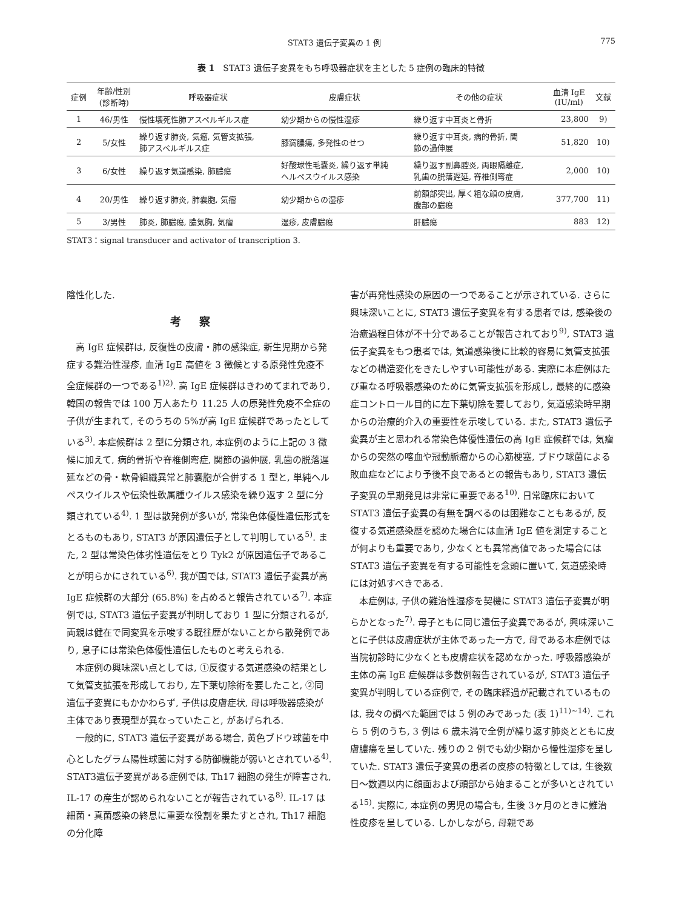STAT3 遺伝子変異の 1 例 775
表 1　STAT3 遺伝子変異をもち呼吸器症状を主とした 5 症例の臨床的特徴
| 症例 | 年齢/性別 (診断時) | 呼吸器症状 | 皮膚症状 | その他の症状 | 血清 IgE (IU/ml) | 文献 |
| --- | --- | --- | --- | --- | --- | --- |
| 1 | 46/男性 | 慢性壊死性肺アスペルギルス症 | 幼少期からの慢性湿疹 | 繰り返す中耳炎と骨折 | 23,800 | 9) |
| 2 | 5/女性 | 繰り返す肺炎, 気瘤, 気管支拡張, 肺アスペルギルス症 | 膝窩膿瘍, 多発性のせつ | 繰り返す中耳炎, 病的骨折, 関 節の過伸展 | 51,820 | 10) |
| 3 | 6/女性 | 繰り返す気道感染, 肺膿瘍 | 好酸球性毛嚢炎, 繰り返す単純 ヘルペスウイルス感染 | 繰り返す副鼻腔炎, 両眼隔離症, 乳歯の脱落遅延, 脊椎側弯症 | 2,000 | 10) |
| 4 | 20/男性 | 繰り返す肺炎, 肺嚢胞, 気瘤 | 幼少期からの湿疹 | 前額部突出, 厚く粗な顔の皮膚, 腹部の膿瘍 | 377,700 | 11) |
| 5 | 3/男性 | 肺炎, 肺膿瘍, 膿気胸, 気瘤 | 湿疹, 皮膚膿瘍 | 肝膿瘍 | 883 | 12) |
STAT3：signal transducer and activator of transcription 3.
陰性化した.
考察
高 IgE 症候群は, 反復性の皮膚・肺の感染症, 新生児期から発症する難治性湿疹, 血清 IgE 高値を 3 徴候とする原発性免疫不全症候群の一つである<sup>1)2)</sup>. 高 IgE 症候群はきわめてまれであり, 韓国の報告では 100 万人あたり 11.25 人の原発性免疫不全症の子供が生まれて, そのうちの 5%が高 IgE 症候群であったとしている<sup>3)</sup>. 本症候群は 2 型に分類され, 本症例のように上記の 3 徴候に加えて, 病的骨折や脊椎側弯症, 関節の過伸展, 乳歯の脱落遅延などの骨・軟骨組織異常と肺嚢胞が合併する 1 型と, 単純ヘルペスウイルスや伝染性軟属腫ウイルス感染を繰り返す 2 型に分類されている<sup>4)</sup>. 1 型は散発例が多いが, 常染色体優性遺伝形式をとるものもあり, STAT3 が原因遺伝子として判明している<sup>5)</sup>. また, 2 型は常染色体劣性遺伝をとり Tyk2 が原因遺伝子であることが明らかにされている<sup>6)</sup>. 我が国では, STAT3 遺伝子変異が高 IgE 症候群の大部分 (65.8%) を占めると報告されている<sup>7)</sup>. 本症例では, STAT3 遺伝子変異が判明しており 1 型に分類されるが, 両親は健在で同変異を示唆する既往歴がないことから散発例であり, 息子には常染色体優性遺伝したものと考えられる.
本症例の興味深い点としては, ①反復する気道感染の結果として気管支拡張を形成しており, 左下葉切除術を要したこと, ②同遺伝子変異にもかかわらず, 子供は皮膚症状, 母は呼吸器感染が主体であり表現型が異なっていたこと, があげられる.
一般的に, STAT3 遺伝子変異がある場合, 黄色ブドウ球菌を中心としたグラム陽性球菌に対する防御機能が弱いとされている<sup>4)</sup>. STAT3遺伝子変異がある症例では, Th17 細胞の発生が障害され, IL-17 の産生が認められないことが報告されている<sup>8)</sup>. IL-17 は細菌・真菌感染の終息に重要な役割を果たすとされ, Th17 細胞の分化障
害が再発性感染の原因の一つであることが示されている. さらに興味深いことに, STAT3 遺伝子変異を有する患者では, 感染後の治癒過程自体が不十分であることが報告されており<sup>9)</sup>, STAT3 遺伝子変異をもつ患者では, 気道感染後に比較的容易に気管支拡張などの構造変化をきたしやすい可能性がある. 実際に本症例はたび重なる呼吸器感染のために気管支拡張を形成し, 最終的に感染症コントロール目的に左下葉切除を要しており, 気道感染時早期からの治療的介入の重要性を示唆している. また, STAT3 遺伝子変異が主と思われる常染色体優性遺伝の高 IgE 症候群では, 気瘤からの突然の喀血や冠動脈瘤からの心筋梗塞, ブドウ球菌による敗血症などにより予後不良であるとの報告もあり, STAT3 遺伝子変異の早期発見は非常に重要である<sup>10)</sup>. 日常臨床において STAT3 遺伝子変異の有無を調べるのは困難なこともあるが, 反復する気道感染歴を認めた場合には血清 IgE 値を測定することが何よりも重要であり, 少なくとも異常高値であった場合には STAT3 遺伝子変異を有する可能性を念頭に置いて, 気道感染時には対処すべきである.
本症例は, 子供の難治性湿疹を契機に STAT3 遺伝子変異が明らかとなった<sup>7)</sup>. 母子ともに同じ遺伝子変異であるが, 興味深いことに子供は皮膚症状が主体であった一方で, 母である本症例では当院初診時に少なくとも皮膚症状を認めなかった. 呼吸器感染が主体の高 IgE 症候群は多数例報告されているが, STAT3 遺伝子変異が判明している症例で, その臨床経過が記載されているものは, 我々の調べた範囲では 5 例のみであった (表 1)<sup>11)~14)</sup>. これら 5 例のうち, 3 例は 6 歳未満で全例が繰り返す肺炎とともに皮膚膿瘍を呈していた. 残りの 2 例でも幼少期から慢性湿疹を呈していた. STAT3 遺伝子変異の患者の皮疹の特徴としては, 生後数日～数週以内に顔面および頭部から始まることが多いとされている<sup>15)</sup>. 実際に, 本症例の男児の場合も, 生後 3ヶ月のときに難治性皮疹を呈している. しかしながら, 母親であ